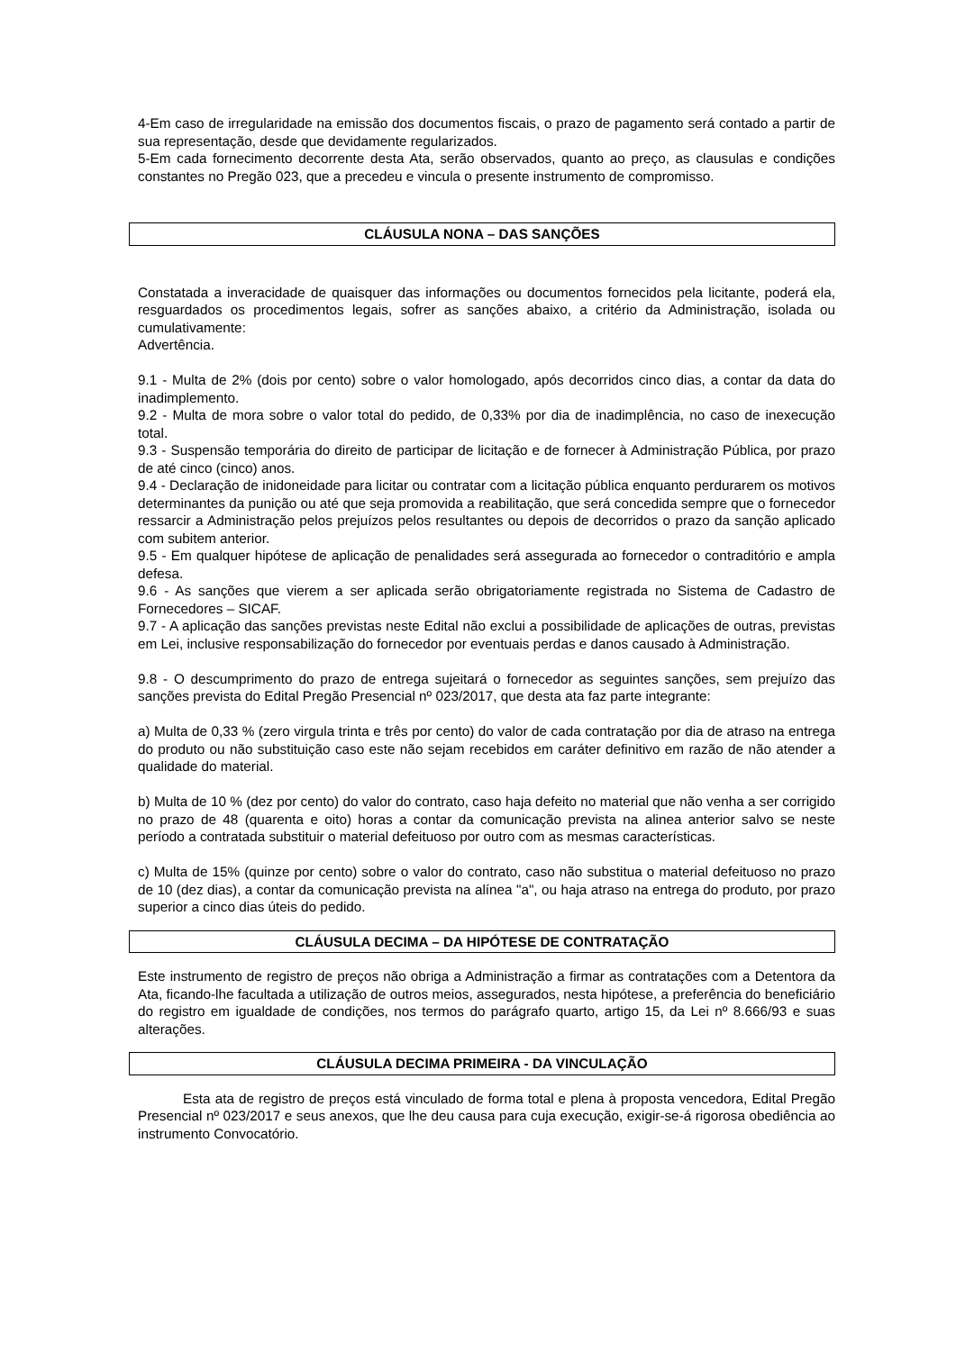4-Em caso de irregularidade na emissão dos documentos fiscais, o prazo de pagamento será contado a partir de sua representação, desde que devidamente regularizados.
5-Em cada fornecimento decorrente desta Ata, serão observados, quanto ao preço, as clausulas e condições constantes no Pregão 023, que a precedeu e vincula o presente instrumento de compromisso.
CLÁUSULA NONA – DAS SANÇÕES
Constatada a inveracidade de quaisquer das informações ou documentos fornecidos pela licitante, poderá ela, resguardados os procedimentos legais, sofrer as sanções abaixo, a critério da Administração, isolada ou cumulativamente:
Advertência.
9.1 - Multa de 2% (dois por cento) sobre o valor homologado, após decorridos cinco dias, a contar da data do inadimplemento.
9.2 - Multa de mora sobre o valor total do pedido, de 0,33% por dia de inadimplência, no caso de inexecução total.
9.3 - Suspensão temporária do direito de participar de licitação e de fornecer à Administração Pública, por prazo de até cinco (cinco) anos.
9.4 - Declaração de inidoneidade para licitar ou contratar com a licitação pública enquanto perdurarem os motivos determinantes da punição ou até que seja promovida a reabilitação, que será concedida sempre que o fornecedor ressarcir a Administração pelos prejuízos pelos resultantes ou depois de decorridos o prazo da sanção aplicado com subitem anterior.
9.5 - Em qualquer hipótese de aplicação de penalidades será assegurada ao fornecedor o contraditório e ampla defesa.
9.6 - As sanções que vierem a ser aplicada serão obrigatoriamente registrada no Sistema de Cadastro de Fornecedores – SICAF.
9.7 - A aplicação das sanções previstas neste Edital não exclui a possibilidade de aplicações de outras, previstas em Lei, inclusive responsabilização do fornecedor por eventuais perdas e danos causado à Administração.
9.8 - O descumprimento do prazo de entrega sujeitará o fornecedor as seguintes sanções, sem prejuízo das sanções prevista do Edital Pregão Presencial nº 023/2017, que desta ata faz parte integrante:
a) Multa de 0,33 % (zero virgula trinta e três por cento) do valor de cada contratação por dia de atraso na entrega do produto ou não substituição caso este não sejam recebidos em caráter definitivo em razão de não atender a qualidade do material.
b) Multa de 10 % (dez por cento) do valor do contrato, caso haja defeito no material que não venha a ser corrigido no prazo de 48 (quarenta e oito) horas a contar da comunicação prevista na alinea anterior salvo se neste período a contratada substituir o material defeituoso por outro com as mesmas características.
c) Multa de 15% (quinze por cento) sobre o valor do contrato, caso não substitua o material defeituoso no prazo de 10 (dez dias), a contar da comunicação prevista na alínea "a", ou haja atraso na entrega do produto, por prazo superior a cinco dias úteis do pedido.
CLÁUSULA DECIMA – DA HIPÓTESE DE CONTRATAÇÃO
Este instrumento de registro de preços não obriga a Administração a firmar as contratações com a Detentora da Ata, ficando-lhe facultada a utilização de outros meios, assegurados, nesta hipótese, a preferência do beneficiário do registro em igualdade de condições, nos termos do parágrafo quarto, artigo 15, da Lei nº 8.666/93 e suas alterações.
CLÁUSULA DECIMA PRIMEIRA - DA VINCULAÇÃO
Esta ata de registro de preços está vinculado de forma total e plena à proposta vencedora, Edital Pregão Presencial nº 023/2017 e seus anexos, que lhe deu causa para cuja execução, exigir-se-á rigorosa obediência ao instrumento Convocatório.